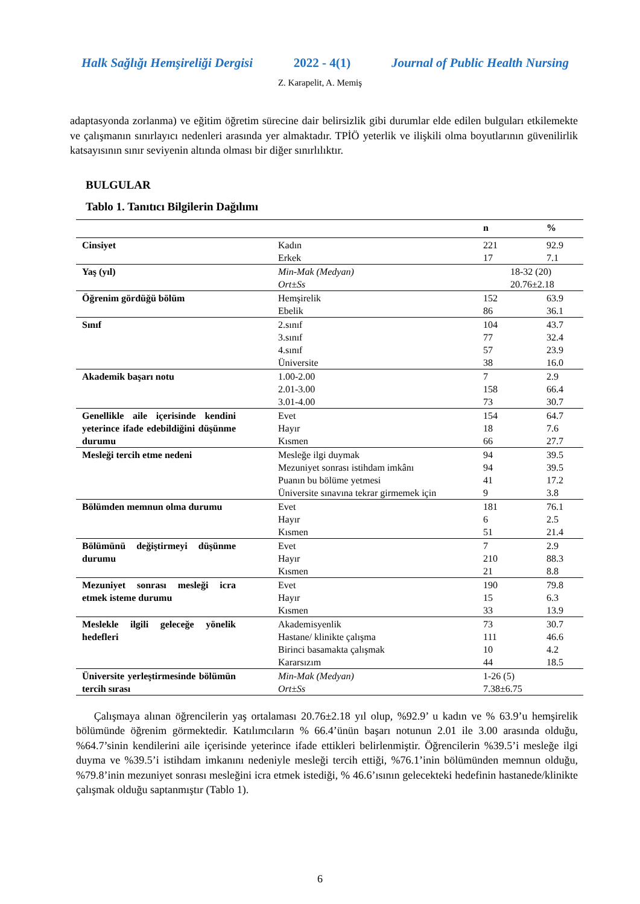Halk Sağlığı Hemşireliği Dergisi 2022 - 4(1) Journal of Public Health Nursing
Z. Karapelit, A. Memiş
adaptasyonda zorlanma) ve eğitim öğretim sürecine dair belirsizlik gibi durumlar elde edilen bulguları etkilemekte ve çalışmanın sınırlayıcı nedenleri arasında yer almaktadır. TPİÖ yeterlik ve ilişkili olma boyutlarının güvenilirlik katsayısının sınır seviyenin altında olması bir diğer sınırlılıktır.
BULGULAR
Tablo 1. Tanıtıcı Bilgilerin Dağılımı
| | | n | % |
| --- | --- | --- | --- |
| Cinsiyet | Kadın Erkek | 221 17 | 92.9 7.1 |
| Yaş (yıl) | Min-Mak (Medyan) Ort±Ss | 18-32 (20) 20.76±2.18 | |
| Öğrenim gördüğü bölüm | Hemşirelik Ebelik | 152 86 | 63.9 36.1 |
| Sınıf | 2.sınıf 3.sınıf 4.sınıf Üniversite | 104 77 57 38 | 43.7 32.4 23.9 16.0 |
| Akademik başarı notu | 1.00-2.00 2.01-3.00 3.01-4.00 | 7 158 73 | 2.9 66.4 30.7 |
| Genellikle aile içerisinde kendini yeterince ifade edebildiğini düşünme durumu | Evet Hayır Kısmen | 154 18 66 | 64.7 7.6 27.7 |
| Mesleği tercih etme nedeni | Mesleğe ilgi duymak Mezuniyet sonrası istihdam imkânı Puanın bu bölüme yetmesi Üniversite sınavına tekrar girmemek için | 94 94 41 9 | 39.5 39.5 17.2 3.8 |
| Bölümden memnun olma durumu | Evet Hayır Kısmen | 181 6 51 | 76.1 2.5 21.4 |
| Bölümünü değiştirmeyi düşünme durumu | Evet Hayır Kısmen | 7 210 21 | 2.9 88.3 8.8 |
| Mezuniyet sonrası mesleği icra etmek isteme durumu | Evet Hayır Kısmen | 190 15 33 | 79.8 6.3 13.9 |
| Meslekle ilgili geleceğe yönelik hedefleri | Akademisyenlik Hastane/ klinikte çalışma Birinci basamakta çalışmak Kararsızım | 73 111 10 44 | 30.7 46.6 4.2 18.5 |
| Üniversite yerleştirmesinde bölümün tercih sırası | Min-Mak (Medyan) Ort±Ss | 1-26 (5) 7.38±6.75 | |
Çalışmaya alınan öğrencilerin yaş ortalaması 20.76±2.18 yıl olup, %92.9’ u kadın ve % 63.9’u hemşirelik bölümünde öğrenim görmektedir. Katılımcıların % 66.4’ünün başarı notunun 2.01 ile 3.00 arasında olduğu, %64.7’sinin kendilerini aile içerisinde yeterince ifade ettikleri belirlenmiştir. Öğrencilerin %39.5’i mesleğe ilgi duyma ve %39.5’i istihdam imkanını nedeniyle mesleği tercih ettiği, %76.1’inin bölümünden memnun olduğu, %79.8’inin mezuniyet sonrası mesleğini icra etmek istediği, % 46.6’ısının gelecekteki hedefinin hastanede/klinikte çalışmak olduğu saptanmıştır (Tablo 1).
6